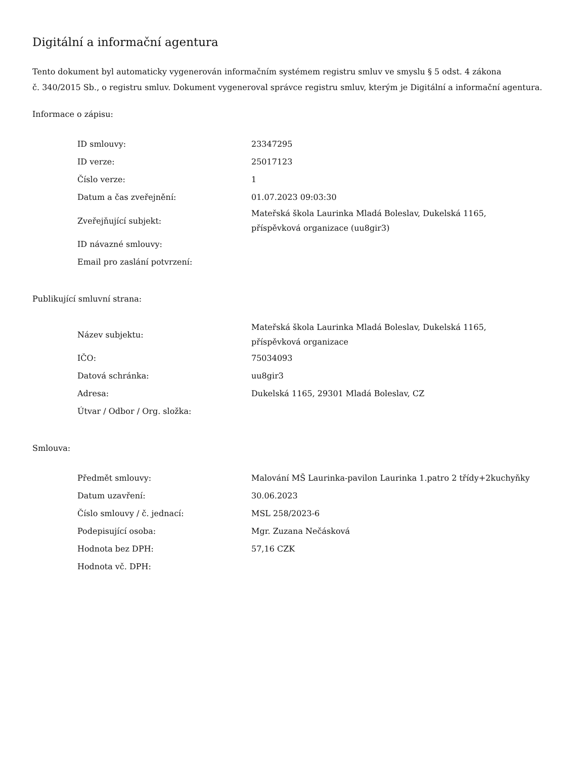Digitální a informační agentura
Tento dokument byl automaticky vygenerován informačním systémem registru smluv ve smyslu § 5 odst. 4 zákona
č. 340/2015 Sb., o registru smluv. Dokument vygeneroval správce registru smluv, kterým je Digitální a informační agentura.
Informace o zápisu:
| ID smlouvy: | 23347295 |
| ID verze: | 25017123 |
| Číslo verze: | 1 |
| Datum a čas zveřejnění: | 01.07.2023 09:03:30 |
| Zveřejňující subjekt: | Mateřská škola Laurinka Mladá Boleslav, Dukelská 1165, příspěvková organizace (uu8gir3) |
| ID návazné smlouvy: | |
| Email pro zaslání potvrzení: | |
Publikující smluvní strana:
| Název subjektu: | Mateřská škola Laurinka Mladá Boleslav, Dukelská 1165, příspěvková organizace |
| IČO: | 75034093 |
| Datová schránka: | uu8gir3 |
| Adresa: | Dukelská 1165, 29301 Mladá Boleslav, CZ |
| Útvar / Odbor / Org. složka: | |
Smlouva:
| Předmět smlouvy: | Malování MŠ Laurinka-pavilon Laurinka 1.patro 2 třídy+2kuchyňky |
| Datum uzavření: | 30.06.2023 |
| Číslo smlouvy / č. jednací: | MSL 258/2023-6 |
| Podepisující osoba: | Mgr. Zuzana Nečásková |
| Hodnota bez DPH: | 57,16 CZK |
| Hodnota vč. DPH: | |